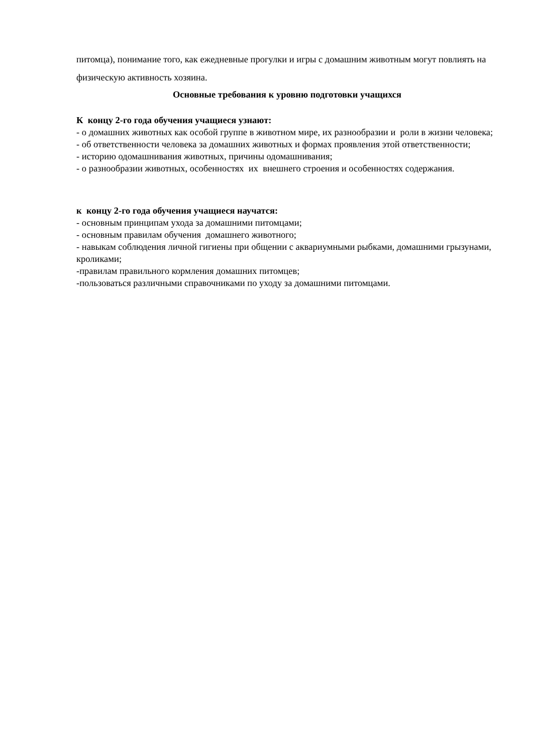питомца), понимание того, как ежедневные прогулки и игры с домашним животным могут повлиять на физическую активность хозяина.
Основные требования к уровню подготовки учащихся
К концу 2-го года обучения учащиеся узнают:
- о домашних животных как особой группе в животном мире, их разнообразии и роли в жизни человека;
- об ответственности человека за домашних животных и формах проявления этой ответственности;
- историю одомашнивания животных, причины одомашнивания;
- о разнообразии животных, особенностях их внешнего строения и особенностях содержания.
к концу 2-го года обучения учащиеся научатся:
- основным принципам ухода за домашними питомцами;
- основным правилам обучения домашнего животного;
- навыкам соблюдения личной гигиены при общении с аквариумными рыбками, домашними грызунами, кроликами;
-правилам правильного кормления домашних питомцев;
-пользоваться различными справочниками по уходу за домашними питомцами.